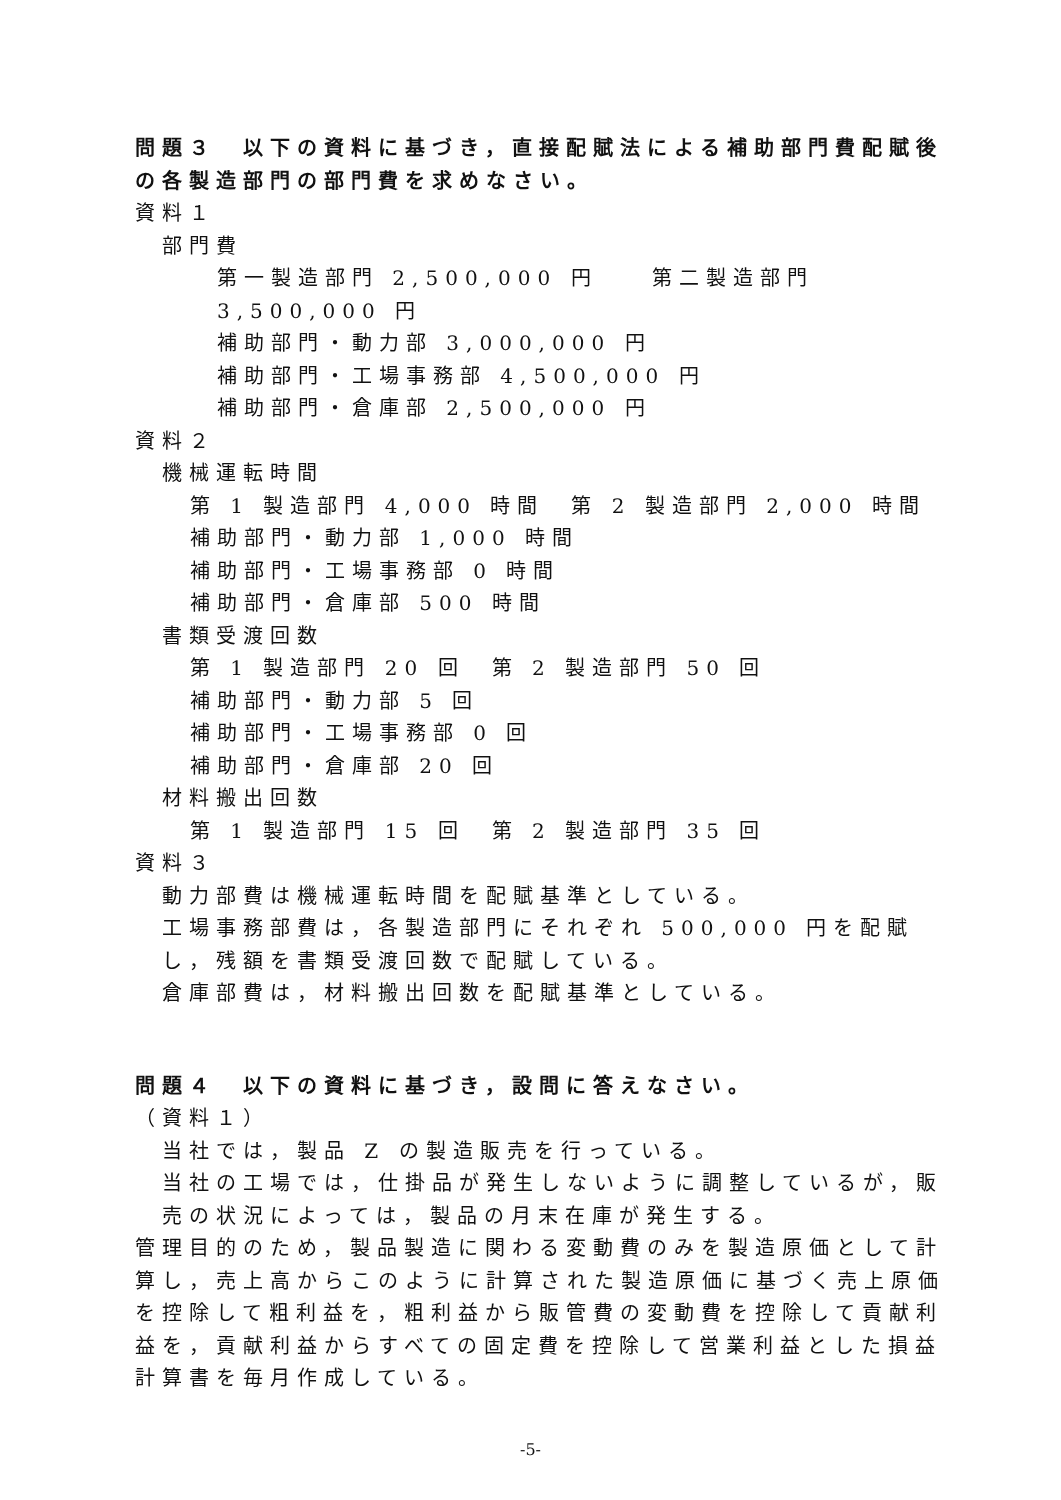問題３　以下の資料に基づき，直接配賦法による補助部門費配賦後の各製造部門の部門費を求めなさい。
資料１
部門費
第一製造部門 2,500,000 円　　第二製造部門 3,500,000 円
補助部門・動力部 3,000,000 円
補助部門・工場事務部 4,500,000 円
補助部門・倉庫部 2,500,000 円
資料２
機械運転時間
第 1 製造部門 4,000 時間　第 2 製造部門 2,000 時間
補助部門・動力部 1,000 時間
補助部門・工場事務部 0 時間
補助部門・倉庫部 500 時間
書類受渡回数
第 1 製造部門 20 回　第 2 製造部門 50 回
補助部門・動力部 5 回
補助部門・工場事務部 0 回
補助部門・倉庫部 20 回
材料搬出回数
第 1 製造部門 15 回　第 2 製造部門 35 回
資料３
動力部費は機械運転時間を配賦基準としている。
工場事務部費は，各製造部門にそれぞれ 500,000 円を配賦し，残額を書類受渡回数で配賦している。
倉庫部費は，材料搬出回数を配賦基準としている。
問題４　以下の資料に基づき，設問に答えなさい。
（資料１）
当社では，製品 Z の製造販売を行っている。
当社の工場では，仕掛品が発生しないように調整しているが，販売の状況によっては，製品の月末在庫が発生する。
管理目的のため，製品製造に関わる変動費のみを製造原価として計算し，売上高からこのように計算された製造原価に基づく売上原価を控除して粗利益を，粗利益から販管費の変動費を控除して貢献利益を，貢献利益からすべての固定費を控除して営業利益とした損益計算書を毎月作成している。
-5-